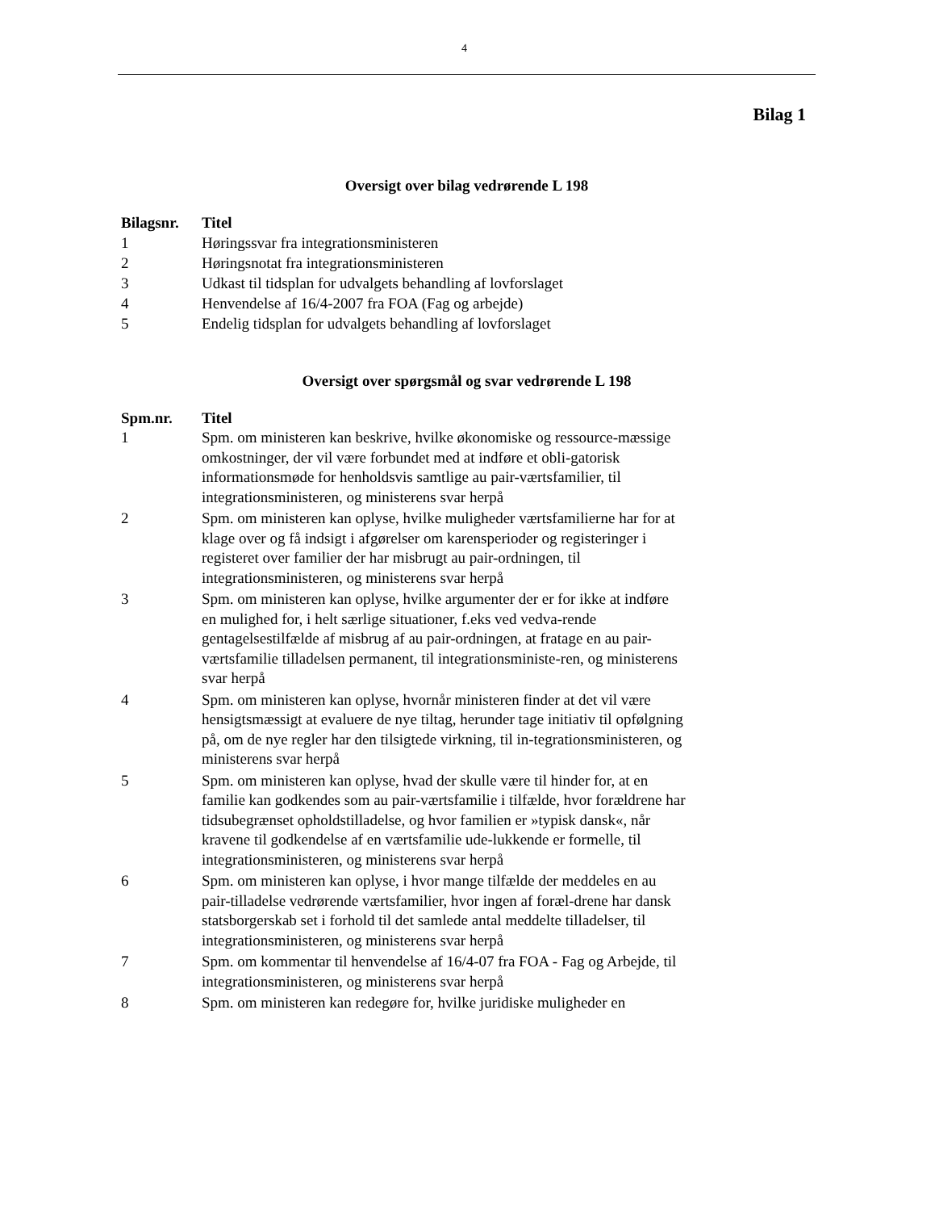4
Bilag 1
Oversigt over bilag vedrørende L 198
| Bilagsnr. | Titel |
| --- | --- |
| 1 | Høringssvar fra integrationsministeren |
| 2 | Høringsnotat fra integrationsministeren |
| 3 | Udkast til tidsplan for udvalgets behandling af lovforslaget |
| 4 | Henvendelse af 16/4-2007 fra FOA (Fag og arbejde) |
| 5 | Endelig tidsplan for udvalgets behandling af lovforslaget |
Oversigt over spørgsmål og svar vedrørende L 198
| Spm.nr. | Titel |
| --- | --- |
| 1 | Spm. om ministeren kan beskrive, hvilke økonomiske og ressource-mæssige omkostninger, der vil være forbundet med at indføre et obli-gatorisk informationsmøde for henholdsvis samtlige au pair-værtsfamilier, til integrationsministeren, og ministerens svar herpå |
| 2 | Spm. om ministeren kan oplyse, hvilke muligheder værtsfamilierne har for at klage over og få indsigt i afgørelser om karensperioder og registeringer i registeret over familier der har misbrugt au pair-ordningen, til integrationsministeren, og ministerens svar herpå |
| 3 | Spm. om ministeren kan oplyse, hvilke argumenter der er for ikke at indføre en mulighed for, i helt særlige situationer, f.eks ved vedva-rende gentagelsestilfælde af misbrug af au pair-ordningen, at fratage en au pair-værtsfamilie tilladelsen permanent, til integrationsministe-ren, og ministerens svar herpå |
| 4 | Spm. om ministeren kan oplyse, hvornår ministeren finder at det vil være hensigtsmæssigt at evaluere de nye tiltag, herunder tage initiativ til opfølgning på, om de nye regler har den tilsigtede virkning, til in-tegrationsministeren, og ministerens svar herpå |
| 5 | Spm. om ministeren kan oplyse, hvad der skulle være til hinder for, at en familie kan godkendes som au pair-værtsfamilie i tilfælde, hvor forældrene har tidsubegrænset opholdstilladelse, og hvor familien er »typisk dansk«, når kravene til godkendelse af en værtsfamilie ude-lukkende er formelle, til integrationsministeren, og ministerens svar herpå |
| 6 | Spm. om ministeren kan oplyse, i hvor mange tilfælde der meddeles en au pair-tilladelse vedrørende værtsfamilier, hvor ingen af foræl-drene har dansk statsborgerskab set i forhold til det samlede antal meddelte tilladelser, til integrationsministeren, og ministerens svar herpå |
| 7 | Spm. om kommentar til henvendelse af 16/4-07 fra FOA - Fag og Arbejde, til integrationsministeren, og ministerens svar herpå |
| 8 | Spm. om ministeren kan redegøre for, hvilke juridiske muligheder en |